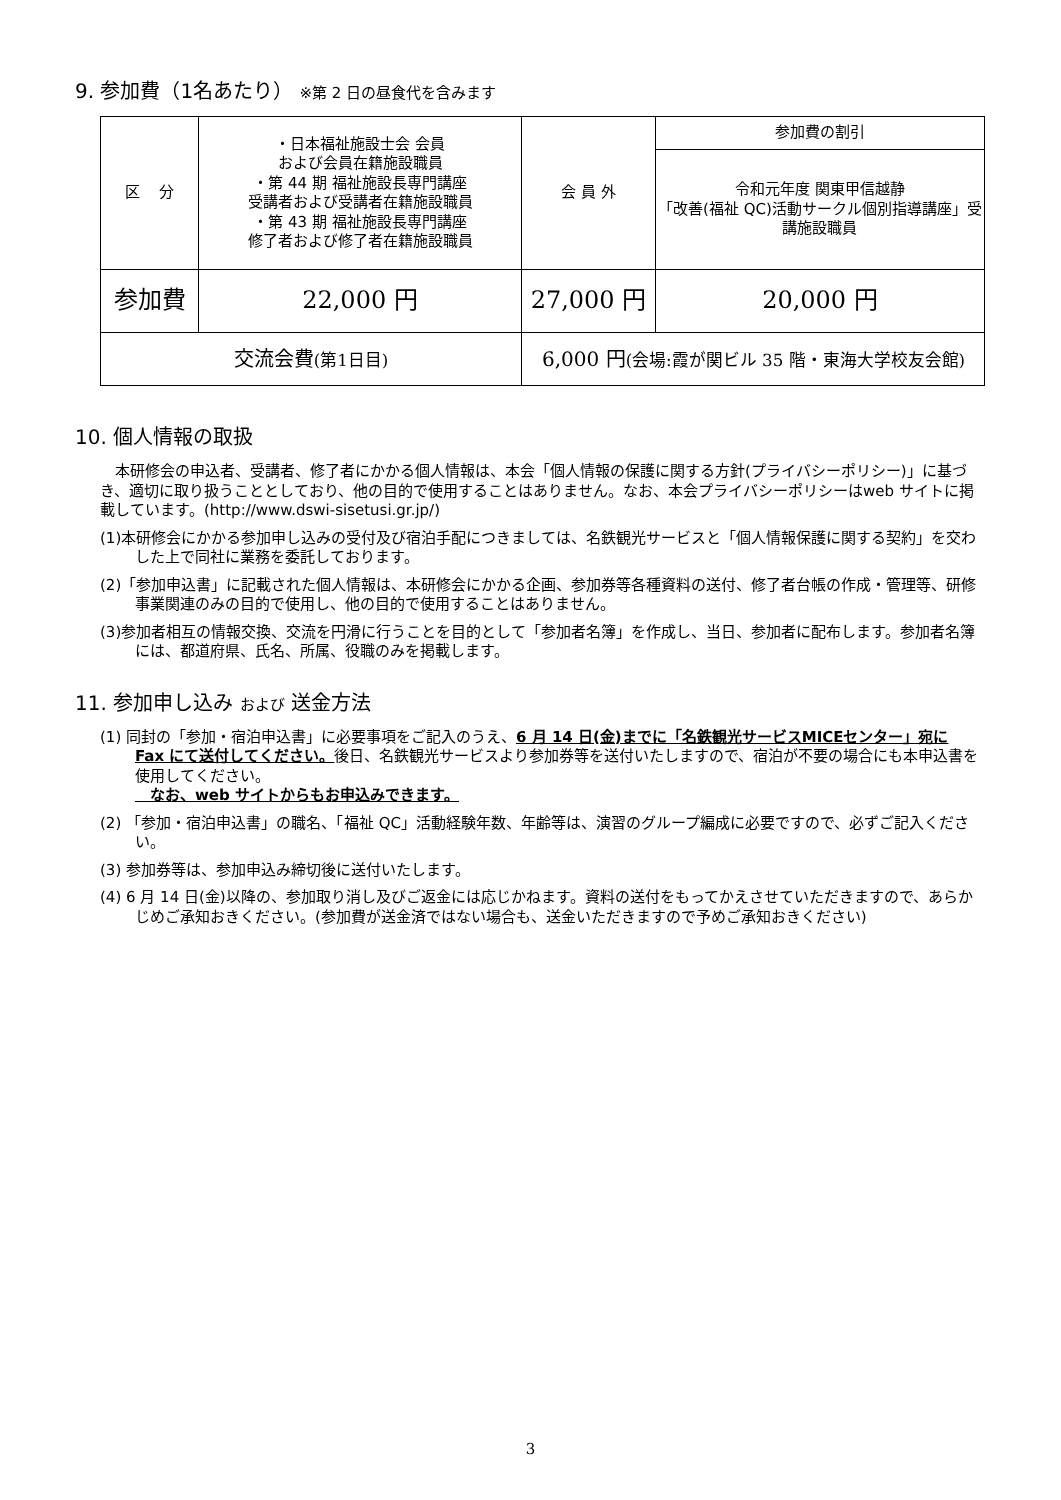9. 参加費（1名あたり） ※第 2 日の昼食代を含みます
| 区 分 | ・日本福祉施設士会 会員 および会員在籍施設職員 ・第 44 期 福祉施設長専門講座 受講者および受講者在籍施設職員 ・第 43 期 福祉施設長専門講座 修了者および修了者在籍施設職員 | 会 員 外 | 参加費の割引 |
| | | | 令和元年度 関東甲信越静 「改善(福祉 QC)活動サークル個別指導講座」受講施設職員 |
| 参加費 | 22,000 円 | 27,000 円 | 20,000 円 |
| 交流会費 (第1日目) | | 6,000 円 (会場:霞が関ビル 35 階・東海大学校友会館) | |
10. 個人情報の取扱
　本研修会の申込者、受講者、修了者にかかる個人情報は、本会「個人情報の保護に関する方針(プライバシーポリシー)」に基づき、適切に取り扱うこととしており、他の目的で使用することはありません。なお、本会プライバシーポリシーはweb サイトに掲載しています。(http://www.dswi-sisetusi.gr.jp/)
(1)本研修会にかかる参加申し込みの受付及び宿泊手配につきましては、名鉄観光サービスと「個人情報保護に関する契約」を交わした上で同社に業務を委託しております。
(2)「参加申込書」に記載された個人情報は、本研修会にかかる企画、参加券等各種資料の送付、修了者台帳の作成・管理等、研修事業関連のみの目的で使用し、他の目的で使用することはありません。
(3)参加者相互の情報交換、交流を円滑に行うことを目的として「参加者名簿」を作成し、当日、参加者に配布します。参加者名簿には、都道府県、氏名、所属、役職のみを掲載します。
11. 参加申し込み および 送金方法
(1) 同封の「参加・宿泊申込書」に必要事項をご記入のうえ、6 月 14 日(金)までに「名鉄観光サービスMICEセンター」宛に Fax にて送付してください。後日、名鉄観光サービスより参加券等を送付いたしますので、宿泊が不要の場合にも本申込書を使用してください。
　なお、web サイトからもお申込みできます。
(2) 「参加・宿泊申込書」の職名、「福祉 QC」活動経験年数、年齢等は、演習のグループ編成に必要ですので、必ずご記入ください。
(3) 参加券等は、参加申込み締切後に送付いたします。
(4) 6 月 14 日(金)以降の、参加取り消し及びご返金には応じかねます。資料の送付をもってかえさせていただきますので、あらかじめご承知おきください。(参加費が送金済ではない場合も、送金いただきますので予めご承知おきください)
3